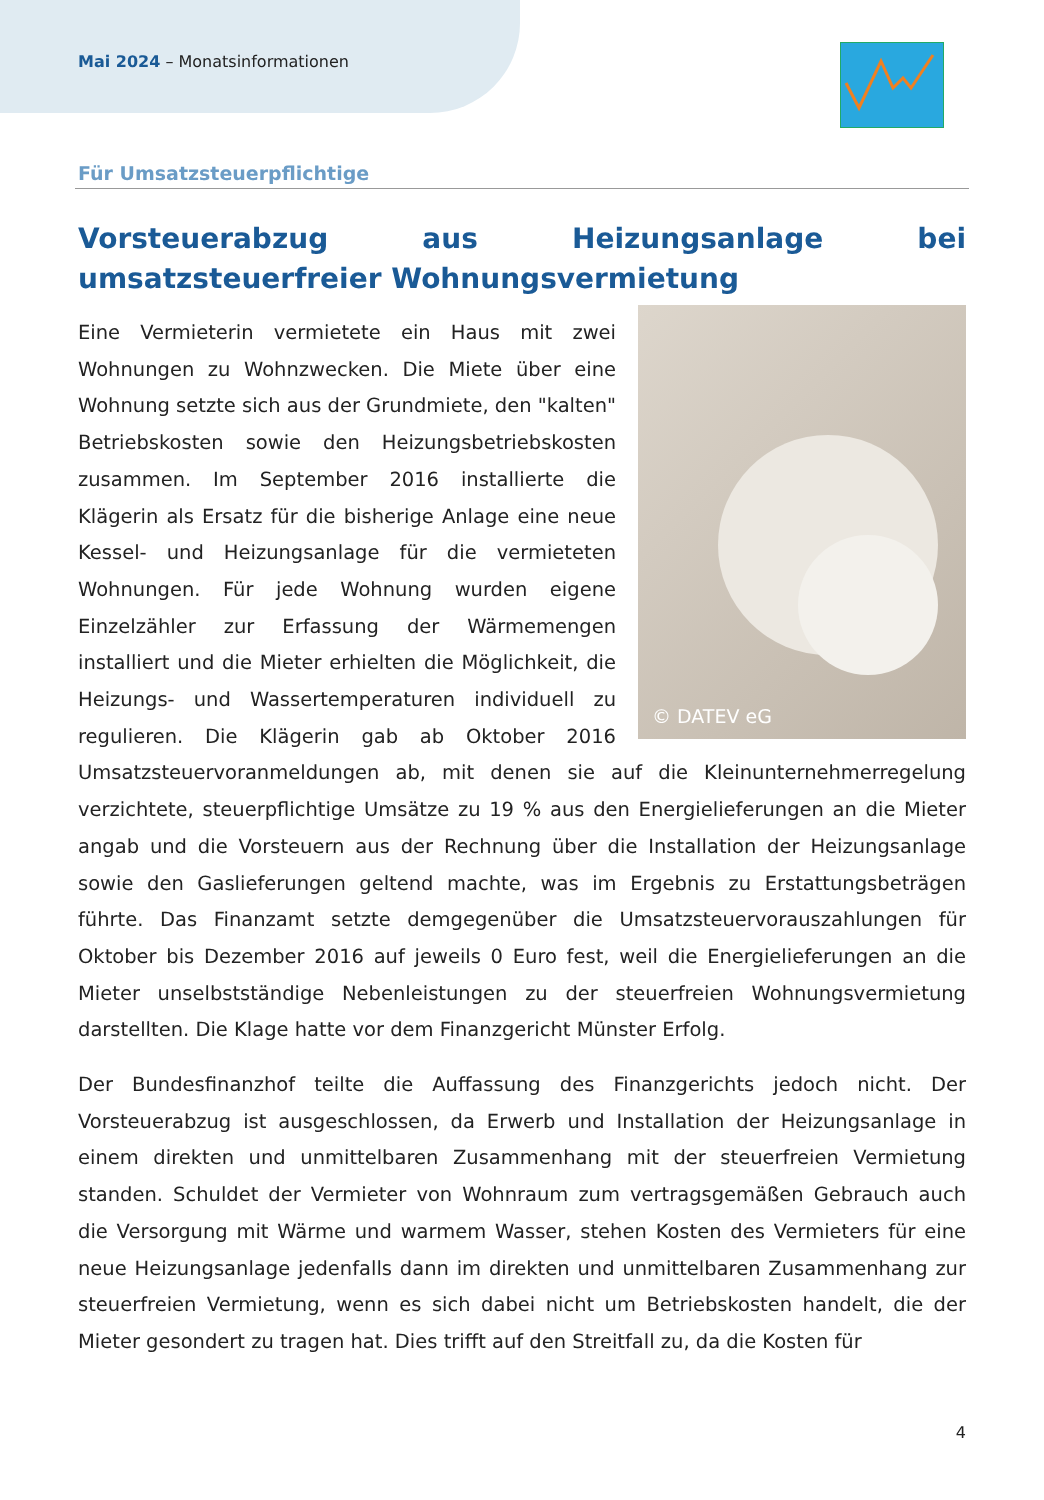Mai 2024 – Monatsinformationen
Für Umsatzsteuerpflichtige
Vorsteuerabzug aus Heizungsanlage bei umsatzsteuerfreier Wohnungsvermietung
© DATEV eG
Eine Vermieterin vermietete ein Haus mit zwei Wohnungen zu Wohnzwecken. Die Miete über eine Wohnung setzte sich aus der Grundmiete, den "kalten" Betriebskosten sowie den Heizungsbetriebs­kosten zusammen. Im September 2016 installierte die Klägerin als Ersatz für die bisherige Anlage eine neue Kessel- und Heizungsanlage für die vermieteten Wohnungen. Für jede Wohnung wurden eigene Einzelzähler zur Erfassung der Wärmemengen installiert und die Mieter erhielten die Möglichkeit, die Heizungs- und Wassertemperaturen individuell zu regulieren. Die Klägerin gab ab Oktober 2016 Umsatzsteuervoranmeldungen ab, mit denen sie auf die Kleinunternehmerregelung verzichtete, steuerpflichtige Umsätze zu 19 % aus den Energielieferungen an die Mieter angab und die Vorsteuern aus der Rechnung über die Installation der Heizungsanlage sowie den Gaslieferungen geltend machte, was im Ergebnis zu Erstattungsbeträgen führte. Das Finanzamt setzte demgegenüber die Umsatzsteuervorauszahlungen für Oktober bis Dezember 2016 auf jeweils 0 Euro fest, weil die Energielieferungen an die Mieter unselbstständige Nebenleistungen zu der steuerfreien Wohnungsvermietung darstellten. Die Klage hatte vor dem Finanzgericht Münster Erfolg.
Der Bundesfinanzhof teilte die Auffassung des Finanzgerichts jedoch nicht. Der Vorsteuerabzug ist ausgeschlossen, da Erwerb und Installation der Heizungsanlage in einem direkten und unmittelbaren Zusammenhang mit der steuerfreien Vermietung standen. Schuldet der Vermieter von Wohnraum zum vertragsgemäßen Gebrauch auch die Versorgung mit Wärme und warmem Wasser, stehen Kosten des Vermieters für eine neue Heizungsanlage jedenfalls dann im direkten und unmittelbaren Zusammenhang zur steuerfreien Vermietung, wenn es sich dabei nicht um Betriebskosten handelt, die der Mieter gesondert zu tragen hat. Dies trifft auf den Streitfall zu, da die Kosten für
4